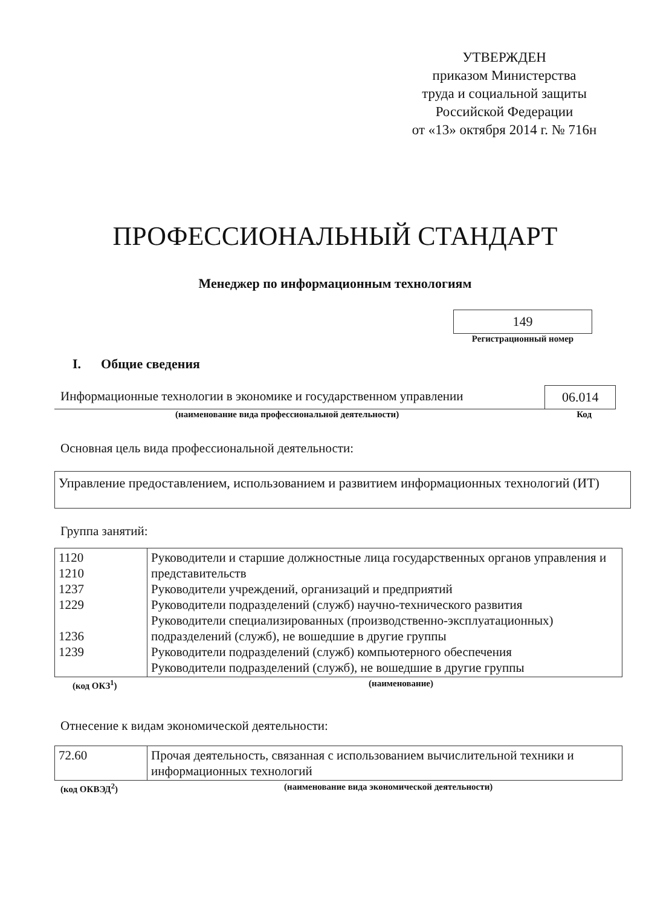УТВЕРЖДЕН
приказом Министерства
труда и социальной защиты
Российской Федерации
от «13» октября 2014 г. № 716н
ПРОФЕССИОНАЛЬНЫЙ СТАНДАРТ
Менеджер по информационным технологиям
149
Регистрационный номер
I. Общие сведения
Информационные технологии в экономике и государственном управлении
06.014
(наименование вида профессиональной деятельности) Код
Основная цель вида профессиональной деятельности:
Управление предоставлением, использованием и развитием информационных технологий (ИТ)
Группа занятий:
| 1120 1210 1237 1229 1236 1239 | Руководители и старшие должностные лица государственных органов управления и представительств Руководители учреждений, организаций и предприятий Руководители подразделений (служб) научно-технического развития Руководители специализированных (производственно-эксплуатационных) подразделений (служб), не вошедшие в другие группы Руководители подразделений (служб) компьютерного обеспечения Руководители подразделений (служб), не вошедшие в другие группы |
(код ОКЗ<sup>1</sup>) (наименование)
Отнесение к видам экономической деятельности:
| 72.60 | Прочая деятельность, связанная с использованием вычислительной техники и информационных технологий |
(код ОКВЭД<sup>2</sup>) (наименование вида экономической деятельности)